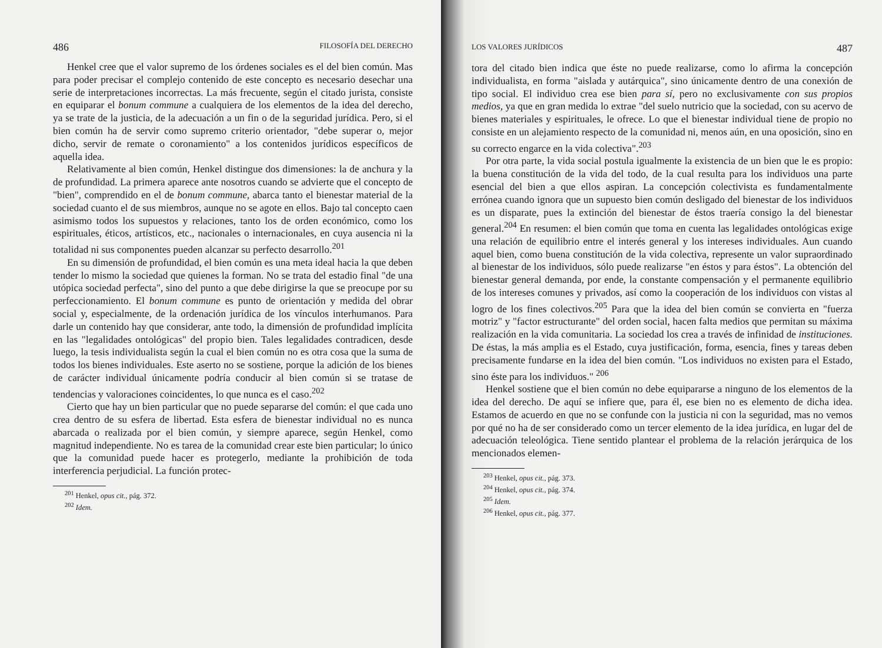486 FILOSOFÍA DEL DERECHO
Henkel cree que el valor supremo de los órdenes sociales es el del bien común. Mas para poder precisar el complejo contenido de este concepto es necesario desechar una serie de interpretaciones incorrectas. La más frecuente, según el citado jurista, consiste en equiparar el bonum commune a cualquiera de los elementos de la idea del derecho, ya se trate de la justicia, de la adecuación a un fin o de la seguridad jurídica. Pero, si el bien común ha de servir como supremo criterio orientador, "debe superar o, mejor dicho, servir de remate o coronamiento" a los contenidos jurídicos específicos de aquella idea.
Relativamente al bien común, Henkel distingue dos dimensiones: la de anchura y la de profundidad. La primera aparece ante nosotros cuando se advierte que el concepto de "bien", comprendido en el de bonum commune, abarca tanto el bienestar material de la sociedad cuanto el de sus miembros, aunque no se agote en ellos. Bajo tal concepto caen asimismo todos los supuestos y relaciones, tanto los de orden económico, como los espirituales, éticos, artísticos, etc., nacionales o internacionales, en cuya ausencia ni la totalidad ni sus componentes pueden alcanzar su perfecto desarrollo.<sup>201</sup>
En su dimensión de profundidad, el bien común es una meta ideal hacia la que deben tender lo mismo la sociedad que quienes la forman. No se trata del estadio final "de una utópica sociedad perfecta", sino del punto a que debe dirigirse la que se preocupe por su perfeccionamiento. El bonum commune es punto de orientación y medida del obrar social y, especialmente, de la ordenación jurídica de los vínculos interhumanos. Para darle un contenido hay que considerar, ante todo, la dimensión de profundidad implícita en las "legalidades ontológicas" del propio bien. Tales legalidades contradicen, desde luego, la tesis individualista según la cual el bien común no es otra cosa que la suma de todos los bienes individuales. Este aserto no se sostiene, porque la adición de los bienes de carácter individual únicamente podría conducir al bien común si se tratase de tendencias y valoraciones coincidentes, lo que nunca es el caso.<sup>202</sup>
Cierto que hay un bien particular que no puede separarse del común: el que cada uno crea dentro de su esfera de libertad. Esta esfera de bienestar individual no es nunca abarcada o realizada por el bien común, y siempre aparece, según Henkel, como magnitud independiente. No es tarea de la comunidad crear este bien particular; lo único que la comunidad puede hacer es protegerlo, mediante la prohibición de toda interferencia perjudicial. La función protec-
<sup>201</sup> Henkel, opus cit., pág. 372.
<sup>202</sup> Idem.
LOS VALORES JURÍDICOS 487
tora del citado bien indica que éste no puede realizarse, como lo afirma la concepción individualista, en forma "aislada y autárquica", sino únicamente dentro de una conexión de tipo social. El individuo crea ese bien para sí, pero no exclusivamente con sus propios medios, ya que en gran medida lo extrae "del suelo nutricio que la sociedad, con su acervo de bienes materiales y espirituales, le ofrece. Lo que el bienestar individual tiene de propio no consiste en un alejamiento respecto de la comunidad ni, menos aún, en una oposición, sino en su correcto engarce en la vida colectiva".<sup>203</sup>
Por otra parte, la vida social postula igualmente la existencia de un bien que le es propio: la buena constitución de la vida del todo, de la cual resulta para los individuos una parte esencial del bien a que ellos aspiran. La concepción colectivista es fundamentalmente errónea cuando ignora que un supuesto bien común desligado del bienestar de los individuos es un disparate, pues la extinción del bienestar de éstos traería consigo la del bienestar general.<sup>204</sup> En resumen: el bien común que toma en cuenta las legalidades ontológicas exige una relación de equilibrio entre el interés general y los intereses individuales. Aun cuando aquel bien, como buena constitución de la vida colectiva, represente un valor supraordinado al bienestar de los individuos, sólo puede realizarse "en éstos y para éstos". La obtención del bienestar general demanda, por ende, la constante compensación y el permanente equilibrio de los intereses comunes y privados, así como la cooperación de los individuos con vistas al logro de los fines colectivos.<sup>205</sup> Para que la idea del bien común se convierta en "fuerza motriz" y "factor estructurante" del orden social, hacen falta medios que permitan su máxima realización en la vida comunitaria. La sociedad los crea a través de infinidad de instituciones. De éstas, la más amplia es el Estado, cuya justificación, forma, esencia, fines y tareas deben precisamente fundarse en la idea del bien común. "Los individuos no existen para el Estado, sino éste para los individuos." <sup>206</sup>
Henkel sostiene que el bien común no debe equipararse a ninguno de los elementos de la idea del derecho. De aquí se infiere que, para él, ese bien no es elemento de dicha idea. Estamos de acuerdo en que no se confunde con la justicia ni con la seguridad, mas no vemos por qué no ha de ser considerado como un tercer elemento de la idea jurídica, en lugar del de adecuación teleológica. Tiene sentido plantear el problema de la relación jerárquica de los mencionados elemen-
<sup>203</sup> Henkel, opus cit., pág. 373.
<sup>204</sup> Henkel, opus cit., pág. 374.
<sup>205</sup> Idem.
<sup>206</sup> Henkel, opus cit., pág. 377.